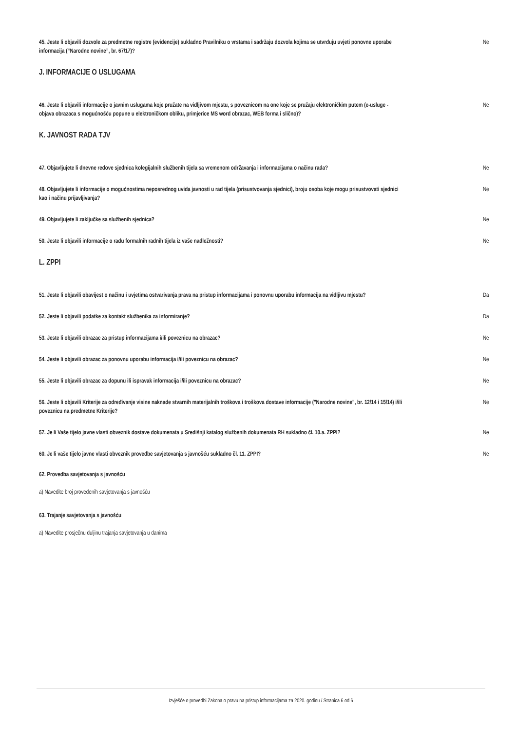45. Jeste li objavili dozvole za predmetne registre (evidencije) sukladno Pravilniku o vrstama i sadržaju dozvola kojima se utvrđuju uvjeti ponovne uporabe informacija (“Narodne novine”, br. 67/17)?
Ne
J. INFORMACIJE O USLUGAMA
46. Jeste li objavili informacije o javnim uslugama koje pružate na vidljivom mjestu, s poveznicom na one koje se pružaju elektroničkim putem (e-usluge - objava obrazaca s mogućnošću popune u elektroničkom obliku, primjerice MS word obrazac, WEB forma i slično)?
Ne
K. JAVNOST RADA TJV
47. Objavljujete li dnevne redove sjednica kolegijalnih službenih tijela sa vremenom održavanja i informacijama o načinu rada?
Ne
48. Objavljujete li informacije o mogućnostima neposrednog uvida javnosti u rad tijela (prisustvovanja sjednici), broju osoba koje mogu prisustvovati sjednici kao i načinu prijavljivanja?
Ne
49. Objavljujete li zaključke sa službenih sjednica? Ne
50. Jeste li objavili informacije o radu formalnih radnih tijela iz vaše nadležnosti? Ne
L. ZPPI
51. Jeste li objavili obavijest o načinu i uvjetima ostvarivanja prava na pristup informacijama i ponovnu uporabu informacija na vidljivu mjestu?
Da
52. Jeste li objavili podatke za kontakt službenika za informiranje? Da
53. Jeste li objavili obrazac za pristup informacijama i/ili poveznicu na obrazac? Ne
54. Jeste li objavili obrazac za ponovnu uporabu informacija i/ili poveznicu na obrazac? Ne
55. Jeste li objavili obrazac za dopunu ili ispravak informacija i/ili poveznicu na obrazac? Ne
56. Jeste li objavili Kriterije za određivanje visine naknade stvarnih materijalnih troškova i troškova dostave informacije ("Narodne novine", br. 12/14 i 15/14) i/ili poveznicu na predmetne Kriterije?
Ne
57. Je li Vaše tijelo javne vlasti obveznik dostave dokumenata u Središnji katalog službenih dokumenata RH sukladno čl. 10.a. ZPPI?
Ne
60. Je li vaše tijelo javne vlasti obveznik provedbe savjetovanja s javnošću sukladno čl. 11. ZPPI? Ne
62. Provedba savjetovanja s javnošću
a) Navedite broj provedenih savjetovanja s javnošću
63. Trajanje savjetovanja s javnošću
a) Navedite prosječnu duljinu trajanja savjetovanja u danima
Izvješće o provedbi Zakona o pravu na pristup informacijama za 2020. godinu / Stranica 6 od 6